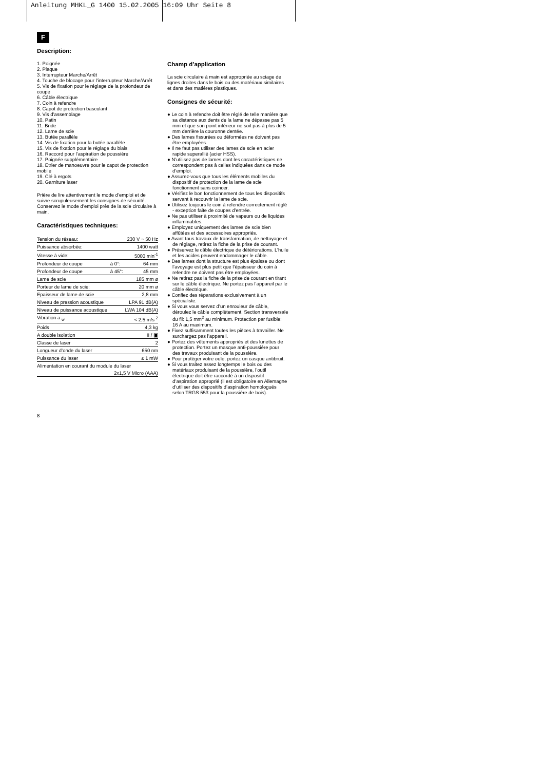Anleitung MHKL_G 1400 15.02.2005 16:09 Uhr Seite 8
F
Description:
1. Poignée
2. Plaque
3. Interrupteur Marche/Arrêt
4. Touche de blocage pour l’interrupteur Marche/Arrêt
5. Vis de fixation pour le réglage de la profondeur de coupe
6. Câble électrique
7. Coin à refendre
8. Capot de protection basculant
9. Vis d’assemblage
10. Patin
11. Bride
12. Lame de scie
13. Butée parallèle
14. Vis de fixation pour la butée parallèle
15. Vis de fixation pour le réglage du biais
16. Raccord pour l’aspiration de poussière
17. Poignée supplémentaire
18. Etrier de manoeuvre pour le capot de protection mobile
19. Clé à ergots
20. Garniture laser
Prière de lire attentivement le mode d’emploi et de suivre scrupuleusement les consignes de sécurité. Conservez le mode d’emploi près de la scie circulaire à main.
Caractéristiques techniques:
| Tension du réseau: | | 230 V ~ 50 Hz |
| Puissance absorbée: | | 1400 watt |
| Vitesse à vide: | | 5000 min<sup>-1</sup> |
| Profondeur de coupe | à 0°: | 64 mm |
| Profondeur de coupe | à 45°: | 45 mm |
| Lame de scie | | 185 mm ø |
| Porteur de lame de scie: | | 20 mm ø |
| Epaisseur de lame de scie | | 2,8 mm |
| Niveau de pression acoustique | | LPA 91 dB(A) |
| Niveau de puissance acoustique | | LWA 104 dB(A) |
| Vibration a <sub>w</sub> | | < 2,5 m/s <sup>2</sup> |
| Poids | | 4,3 kg |
| A double isolation | | II / ▣ |
| Classe de laser | | 2 |
| Longueur d’onde du laser | | 650 nm |
| Puissance du laser | | ≤ 1 mW |
| Alimentation en courant du module du laser | | |
| 2x1,5 V Micro (AAA) | | |
8
Champ d’application
La scie circulaire à main est appropriée au sciage de lignes droites dans le bois ou des matériaux similaires et dans des matières plastiques.
Consignes de sécurité:
● Le coin à refendre doit être réglé de telle manière que sa distance aux dents de la lame ne dépasse pas 5 mm et que son point inférieur ne soit pas à plus de 5 mm derrière la couronne dentée.
● Des lames fissurées ou déformées ne doivent pas être employées.
● Il ne faut pas utiliser des lames de scie en acier rapide superallié (acier HSS).
● N’utilisez pas de lames dont les caractéristiques ne correspondent pas à celles indiquées dans ce mode d’emploi.
● Assurez-vous que tous les éléments mobiles du dispositif de protection de la lame de scie fonctionnent sans coincer.
● Vérifiez le bon fonctionnement de tous les dispositifs servant à recouvrir la lame de scie.
● Utilisez toujours le coin à refendre correctement réglé - exception faite de coupes d’entrée.
● Ne pas utiliser à proximité de vapeurs ou de liquides inflammables.
● Employez uniquement des lames de scie bien affûtées et des accessoires appropriés.
● Avant tous travaux de transformation, de nettoyage et de réglage, retirez la fiche de la prise de courant.
● Préservez le câble électrique de détériorations. L’huile et les acides peuvent endommager le câble.
● Des lames dont la structure est plus épaisse ou dont l’avoyage est plus petit que l’épaisseur du coin à refendre ne doivent pas être employées.
● Ne retirez pas la fiche de la prise de courant en tirant sur le câble électrique. Ne portez pas l’appareil par le câble électrique.
● Confiez des réparations exclusivement à un spécialiste.
● Si vous vous servez d’un enrouleur de câble, déroulez le câble complètement. Section transversale du fil: 1,5 mm<sup>2</sup> au minimum. Protection par fusible: 16 A au maximum.
● Fixez suffisamment toutes les pièces à travailler. Ne surchargez pas l’appareil.
● Portez des vêtements appropriés et des lunettes de protection. Portez un masque anti-poussière pour des travaux produisant de la poussière.
● Pour protéger votre ouïe, portez un casque antibruit.
● Si vous traitez assez longtemps le bois ou des matériaux produisant de la poussière, l’outil électrique doit être raccordé à un dispositif d’aspiration approprié (il est obligatoire en Allemagne d’utiliser des dispositifs d’aspiration homologués selon TRGS 553 pour la poussière de bois).